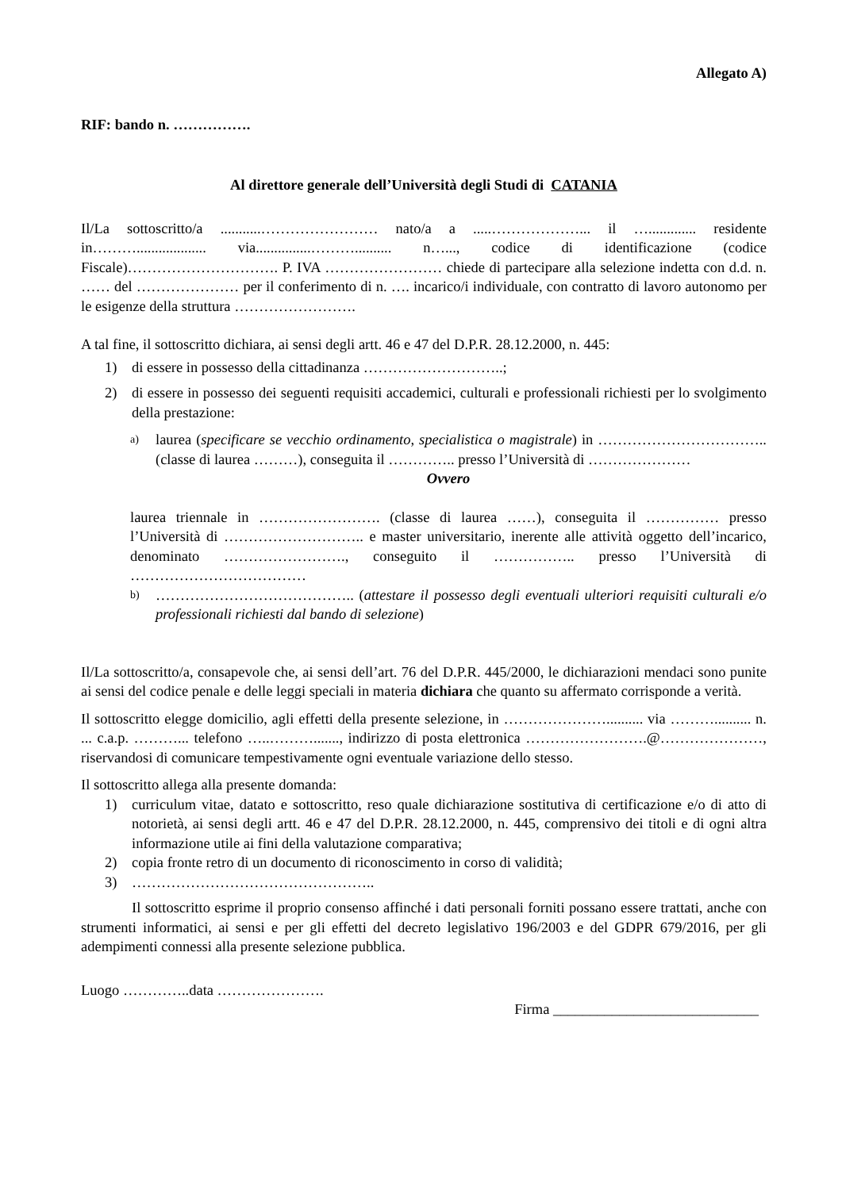Allegato A)
RIF: bando n. …………….
Al direttore generale dell’Università degli Studi di CATANIA
Il/La sottoscritto/a ...........…………………… nato/a a .....………………... il …............. residente in………................... via...............……….......... n…..., codice di identificazione (codice Fiscale)…………………………. P. IVA …………………… chiede di partecipare alla selezione indetta con d.d. n. …… del ………………… per il conferimento di n. …. incarico/i individuale, con contratto di lavoro autonomo per le esigenze della struttura …………………….
A tal fine, il sottoscritto dichiara, ai sensi degli artt. 46 e 47 del D.P.R. 28.12.2000, n. 445:
1) di essere in possesso della cittadinanza ………………………..;
2) di essere in possesso dei seguenti requisiti accademici, culturali e professionali richiesti per lo svolgimento della prestazione:
a)
laurea (specificare se vecchio ordinamento, specialistica o magistrale) in …………………………….. (classe di laurea ………), conseguita il ………….. presso l’Università di …………………
Ovvero
laurea triennale in ……………………. (classe di laurea ……), conseguita il …………… presso l’Università di ……………………….. e master universitario, inerente alle attività oggetto dell’incarico, denominato ……………………., conseguito il …………….. presso l’Università di ………………………………
b)
………………………………….. (attestare il possesso degli eventuali ulteriori requisiti culturali e/o professionali richiesti dal bando di selezione)
Il/La sottoscritto/a, consapevole che, ai sensi dell’art. 76 del D.P.R. 445/2000, le dichiarazioni mendaci sono punite ai sensi del codice penale e delle leggi speciali in materia dichiara che quanto su affermato corrisponde a verità.
Il sottoscritto elegge domicilio, agli effetti della presente selezione, in ………………….......... via ……….......... n. ... c.a.p. ………... telefono …..………......., indirizzo di posta elettronica …………………….@…………………, riservandosi di comunicare tempestivamente ogni eventuale variazione dello stesso.
Il sottoscritto allega alla presente domanda:
1) curriculum vitae, datato e sottoscritto, reso quale dichiarazione sostitutiva di certificazione e/o di atto di notorietà, ai sensi degli artt. 46 e 47 del D.P.R. 28.12.2000, n. 445, comprensivo dei titoli e di ogni altra informazione utile ai fini della valutazione comparativa;
2) copia fronte retro di un documento di riconoscimento in corso di validità;
3) …………………………………………..
Il sottoscritto esprime il proprio consenso affinché i dati personali forniti possano essere trattati, anche con strumenti informatici, ai sensi e per gli effetti del decreto legislativo 196/2003 e del GDPR 679/2016, per gli adempimenti connessi alla presente selezione pubblica.
Luogo …………..data ………………….
Firma ____________________________